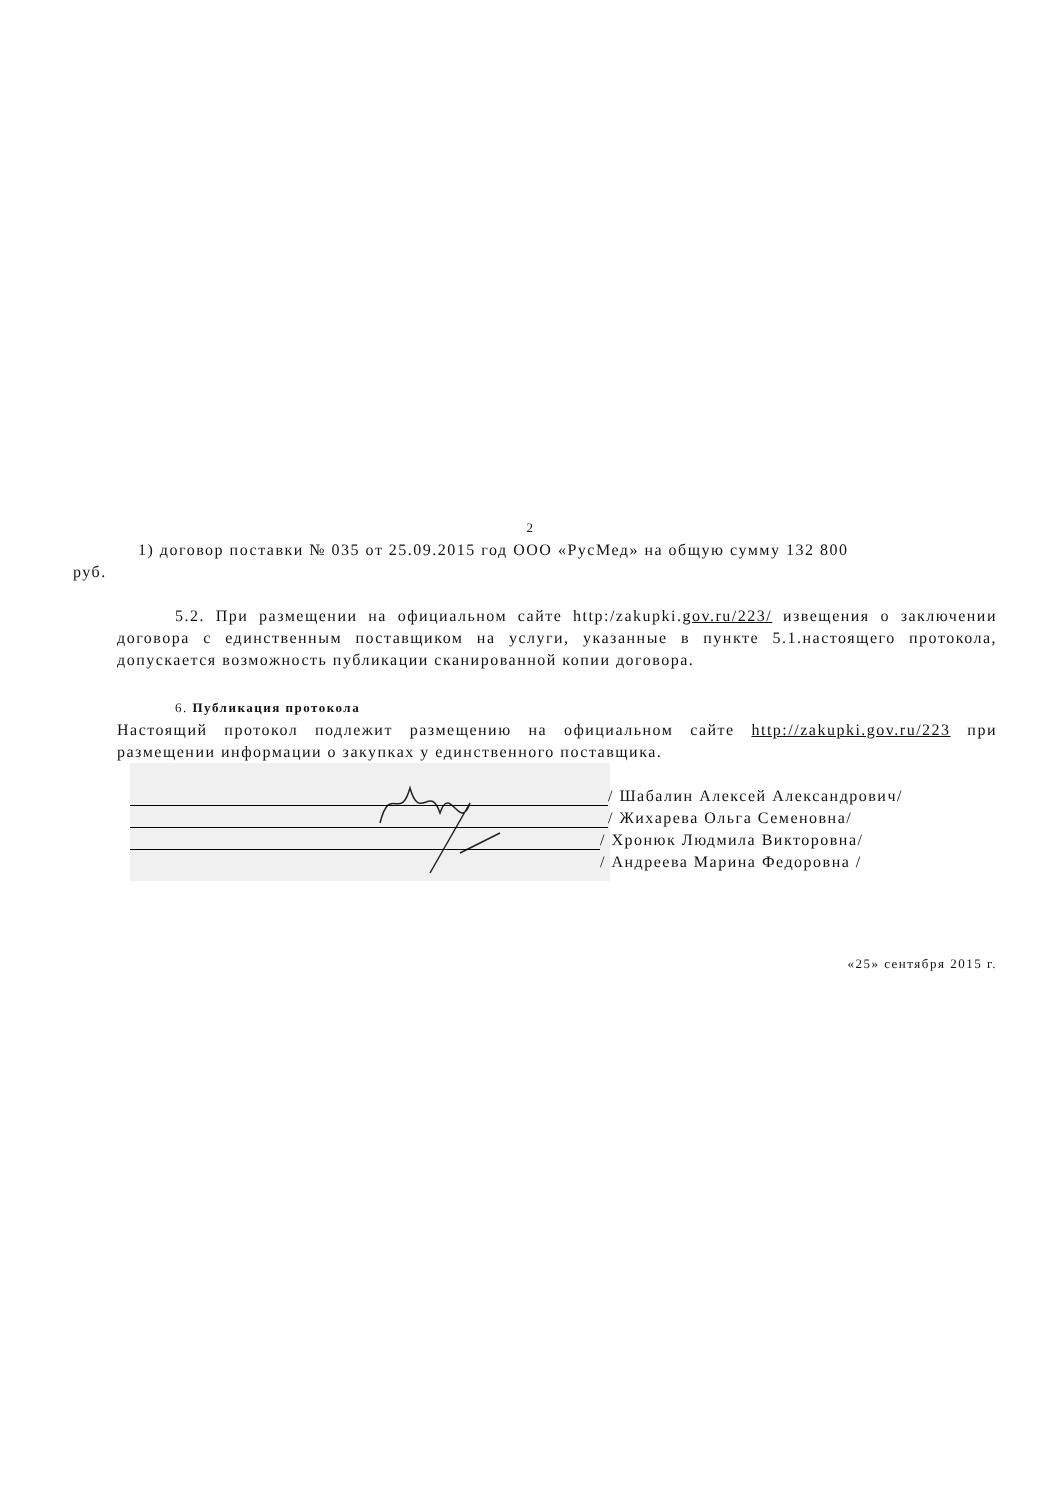2
1) договор поставки № 035 от 25.09.2015 год ООО «РусМед» на общую сумму 132 800
руб.
5.2. При размещении на официальном сайте http:/zakupki.gov.ru/223/ извещения о заключении договора с единственным поставщиком на услуги, указанные в пункте 5.1.настоящего протокола, допускается возможность публикации сканированной копии договора.
6. Публикация протокола
Настоящий протокол подлежит размещению на официальном сайте http://zakupki.gov.ru/223 при размещении информации о закупках у единственного поставщика.
/ Шабалин Алексей Александрович/
/ Жихарева Ольга Семеновна/
/ Хронюк Людмила Викторовна/
/ Андреева Марина Федоровна /
«25» сентября 2015 г.